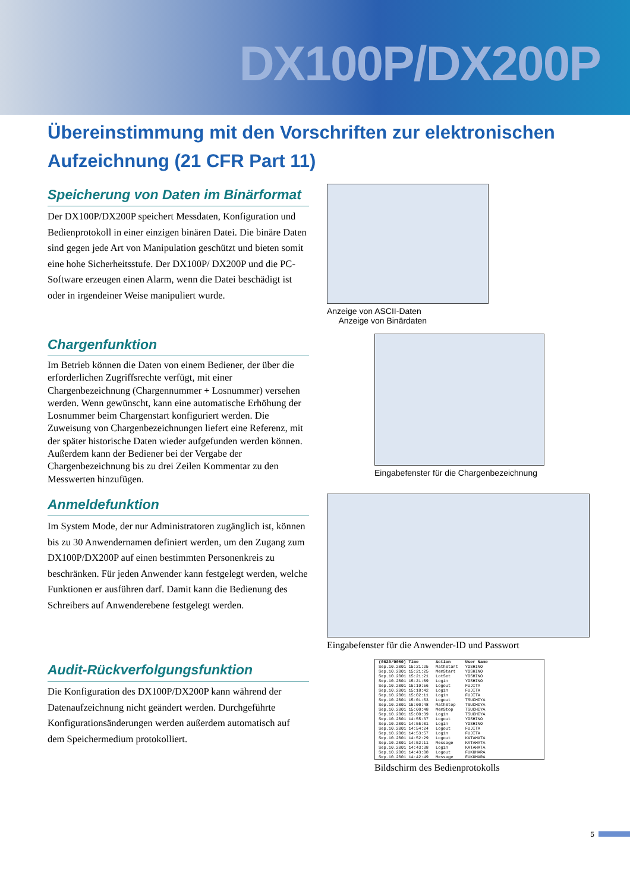DX100P/DX200P
Übereinstimmung mit den Vorschriften zur elektronischen Aufzeichnung (21 CFR Part 11)
Speicherung von Daten im Binärformat
Der DX100P/DX200P speichert Messdaten, Konfiguration und Bedienprotokoll in einer einzigen binären Datei. Die binäre Daten sind gegen jede Art von Manipulation geschützt und bieten somit eine hohe Sicherheitsstufe. Der DX100P/ DX200P und die PC-Software erzeugen einen Alarm, wenn die Datei beschädigt ist oder in irgendeiner Weise manipuliert wurde.
Anzeige von ASCII-Daten
Anzeige von Binärdaten
Chargenfunktion
Im Betrieb können die Daten von einem Bediener, der über die erforderlichen Zugriffsrechte verfügt, mit einer Chargenbezeichnung (Chargennummer + Losnummer) versehen werden. Wenn gewünscht, kann eine automatische Erhöhung der Losnummer beim Chargenstart konfiguriert werden. Die Zuweisung von Chargenbezeichnungen liefert eine Referenz, mit der später historische Daten wieder aufgefunden werden können. Außerdem kann der Bediener bei der Vergabe der Chargenbezeichnung bis zu drei Zeilen Kommentar zu den Messwerten hinzufügen.
Eingabefenster für die Chargenbezeichnung
Anmeldefunktion
Im System Mode, der nur Administratoren zugänglich ist, können bis zu 30 Anwendernamen definiert werden, um den Zugang zum DX100P/DX200P auf einen bestimmten Personenkreis zu beschränken. Für jeden Anwender kann festgelegt werden, welche Funktionen er ausführen darf. Damit kann die Bedienung des Schreibers auf Anwenderebene festgelegt werden.
Eingabefenster für die Anwender-ID und Passwort
Audit-Rückverfolgungsfunktion
Die Konfiguration des DX100P/DX200P kann während der Datenaufzeichnung nicht geändert werden. Durchgeführte Konfigurationsänderungen werden außerdem automatisch auf dem Speichermedium protokolliert.
| (0020/0050) Time | Action | User Name |
| --- | --- | --- |
| Sep.10.2001 15:21:25 | MathStart | YOSHINO |
| Sep.10.2001 15:21:25 | MemStart | YOSHINO |
| Sep.10.2001 15:21:21 | LotSet | YOSHINO |
| Sep.10.2001 15:21:09 | Login | YOSHINO |
| Sep.10.2001 15:19:56 | Logout | FUJITA |
| Sep.10.2001 15:18:42 | Login | FUJITA |
| Sep.10.2001 15:02:11 | Login | FUJITA |
| Sep.10.2001 15:01:53 | Logout | TSUCHIYA |
| Sep.10.2001 15:00:48 | MathStop | TSUCHIYA |
| Sep.10.2001 15:00:48 | MemStop | TSUCHIYA |
| Sep.10.2001 15:00:39 | Login | TSUCHIYA |
| Sep.10.2001 14:55:37 | Logout | YOSHINO |
| Sep.10.2001 14:55:01 | Login | YOSHINO |
| Sep.10.2001 14:54:24 | Logout | FUJITA |
| Sep.10.2001 14:53:57 | Login | FUJITA |
| Sep.10.2001 14:52:29 | Logout | KATAHATA |
| Sep.10.2001 14:52:11 | Message | KATAHATA |
| Sep.10.2001 14:43:38 | Login | KATAHATA |
| Sep.10.2001 14:43:08 | Logout | FUKUHARA |
| Sep.10.2001 14:42:49 | Message | FUKUHARA |
Bildschirm des Bedienprotokolls
5